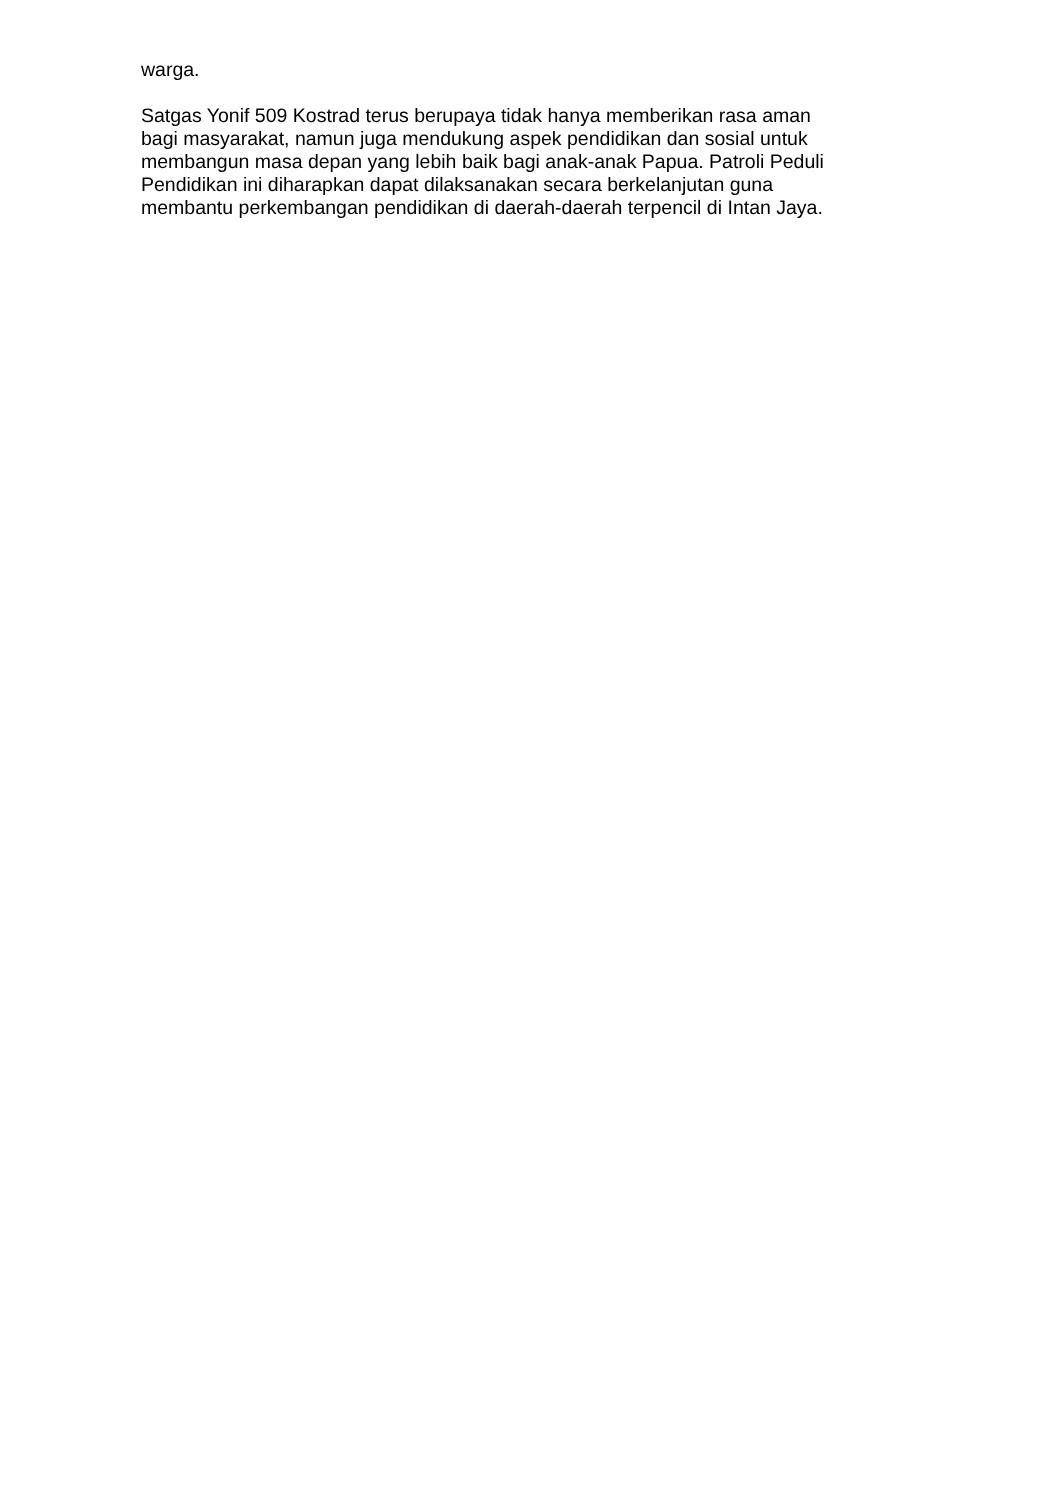warga.
Satgas Yonif 509 Kostrad terus berupaya tidak hanya memberikan rasa aman
bagi masyarakat, namun juga mendukung aspek pendidikan dan sosial untuk
membangun masa depan yang lebih baik bagi anak-anak Papua. Patroli Peduli
Pendidikan ini diharapkan dapat dilaksanakan secara berkelanjutan guna
membantu perkembangan pendidikan di daerah-daerah terpencil di Intan Jaya.